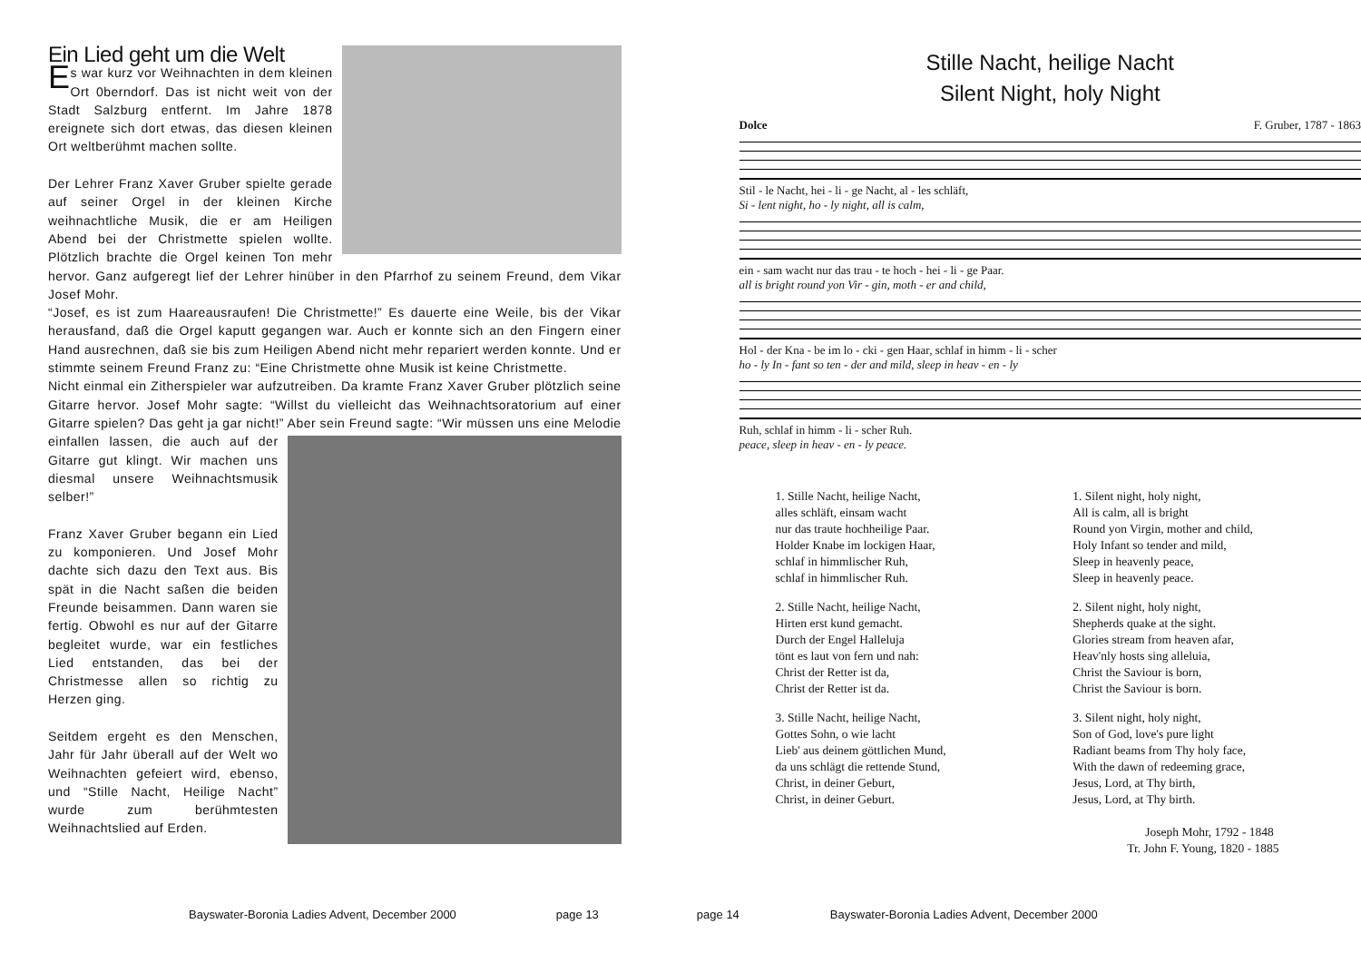Ein Lied geht um die Welt
Es war kurz vor Weihnachten in dem kleinen Ort 0berndorf. Das ist nicht weit von der Stadt Salzburg entfernt. Im Jahre 1878 ereignete sich dort etwas, das diesen kleinen Ort weltberühmt machen sollte.
Der Lehrer Franz Xaver Gruber spielte gerade auf seiner Orgel in der kleinen Kirche weihnachtliche Musik, die er am Heiligen Abend bei der Christmette spielen wollte. Plötzlich brachte die Orgel keinen Ton mehr hervor. Ganz aufgeregt lief der Lehrer hinüber in den Pfarrhof zu seinem Freund, dem Vikar Josef Mohr.
“Josef, es ist zum Haareausraufen! Die Christmette!” Es dauerte eine Weile, bis der Vikar herausfand, daß die Orgel kaputt gegangen war. Auch er konnte sich an den Fingern einer Hand ausrechnen, daß sie bis zum Heiligen Abend nicht mehr repariert werden konnte. Und er stimmte seinem Freund Franz zu: “Eine Christmette ohne Musik ist keine Christmette.
Nicht einmal ein Zitherspieler war aufzutreiben. Da kramte Franz Xaver Gruber plötzlich seine Gitarre hervor. Josef Mohr sagte: “Willst du vielleicht das Weihnachtsoratorium auf einer Gitarre spielen? Das geht ja gar nicht!” Aber sein Freund sagte: “Wir müssen uns eine Melodie einfallen lassen, die auch auf der Gitarre gut klingt. Wir machen uns diesmal unsere Weihnachtsmusik selber!”
Franz Xaver Gruber begann ein Lied zu komponieren. Und Josef Mohr dachte sich dazu den Text aus. Bis spät in die Nacht saßen die beiden Freunde beisammen. Dann waren sie fertig. Obwohl es nur auf der Gitarre begleitet wurde, war ein festliches Lied entstanden, das bei der Christmesse allen so richtig zu Herzen ging.
Seitdem ergeht es den Menschen, Jahr für Jahr überall auf der Welt wo Weihnachten gefeiert wird, ebenso, und “Stille Nacht, Heilige Nacht” wurde zum berühmtesten Weihnachtslied auf Erden.
Stille Nacht, heilige Nacht
Silent Night, holy Night
Dolce F. Gruber, 1787 - 1863
Stil - le Nacht, hei - li - ge Nacht, al - les schläft,
Si - lent night, ho - ly night, all is calm,
ein - sam wacht nur das trau - te hoch - hei - li - ge Paar.
all is bright round yon Vir - gin, moth - er and child,
Hol - der Kna - be im lo - cki - gen Haar, schlaf in himm - li - scher
ho - ly In - fant so ten - der and mild, sleep in heav - en - ly
Ruh, schlaf in himm - li - scher Ruh.
peace, sleep in heav - en - ly peace.
1. Stille Nacht, heilige Nacht,
alles schläft, einsam wacht
nur das traute hochheilige Paar.
Holder Knabe im lockigen Haar,
schlaf in himmlischer Ruh,
schlaf in himmlischer Ruh.
1. Silent night, holy night,
All is calm, all is bright
Round yon Virgin, mother and child,
Holy Infant so tender and mild,
Sleep in heavenly peace,
Sleep in heavenly peace.
2. Stille Nacht, heilige Nacht,
Hirten erst kund gemacht.
Durch der Engel Halleluja
tönt es laut von fern und nah:
Christ der Retter ist da,
Christ der Retter ist da.
2. Silent night, holy night,
Shepherds quake at the sight.
Glories stream from heaven afar,
Heav'nly hosts sing alleluia,
Christ the Saviour is born,
Christ the Saviour is born.
3. Stille Nacht, heilige Nacht,
Gottes Sohn, o wie lacht
Lieb' aus deinem göttlichen Mund,
da uns schlägt die rettende Stund,
Christ, in deiner Geburt,
Christ, in deiner Geburt.
3. Silent night, holy night,
Son of God, love's pure light
Radiant beams from Thy holy face,
With the dawn of redeeming grace,
Jesus, Lord, at Thy birth,
Jesus, Lord, at Thy birth.
Joseph Mohr, 1792 - 1848
Tr. John F. Young, 1820 - 1885
Bayswater-Boronia Ladies Advent, December 2000 page 13 page 14 Bayswater-Boronia Ladies Advent, December 2000